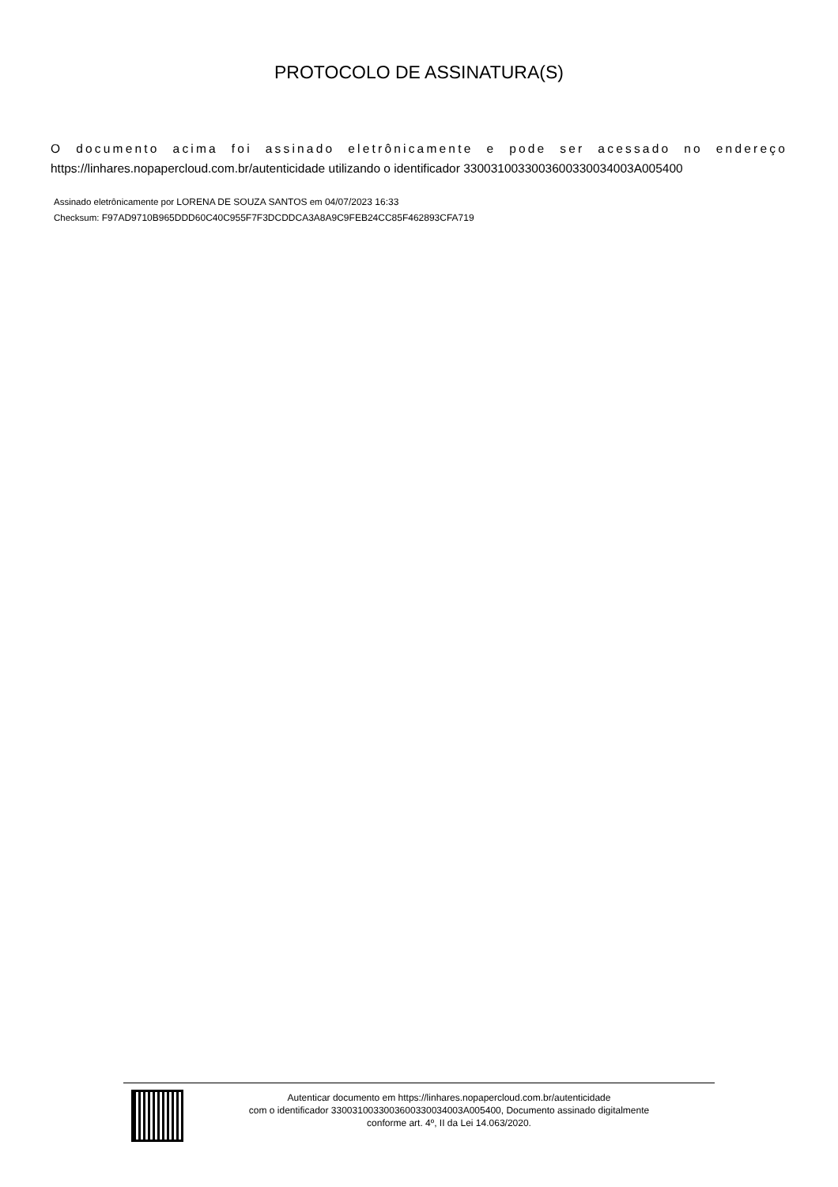PROTOCOLO DE ASSINATURA(S)
O documento acima foi assinado eletrônicamente e pode ser acessado no endereço
https://linhares.nopapercloud.com.br/autenticidade utilizando o identificador 330031003300360033003400​3A005400
Assinado eletrônicamente por LORENA DE SOUZA SANTOS em 04/07/2023 16:33
Checksum: F97AD9710B965DDD60C40C955F7F3DCDDCA3A8A9C9FEB24CC85F462893CFA719
Autenticar documento em https://linhares.nopapercloud.com.br/autenticidade
com o identificador 3300310033003600330034003A005400, Documento assinado digitalmente
conforme art. 4º, II da Lei 14.063/2020.